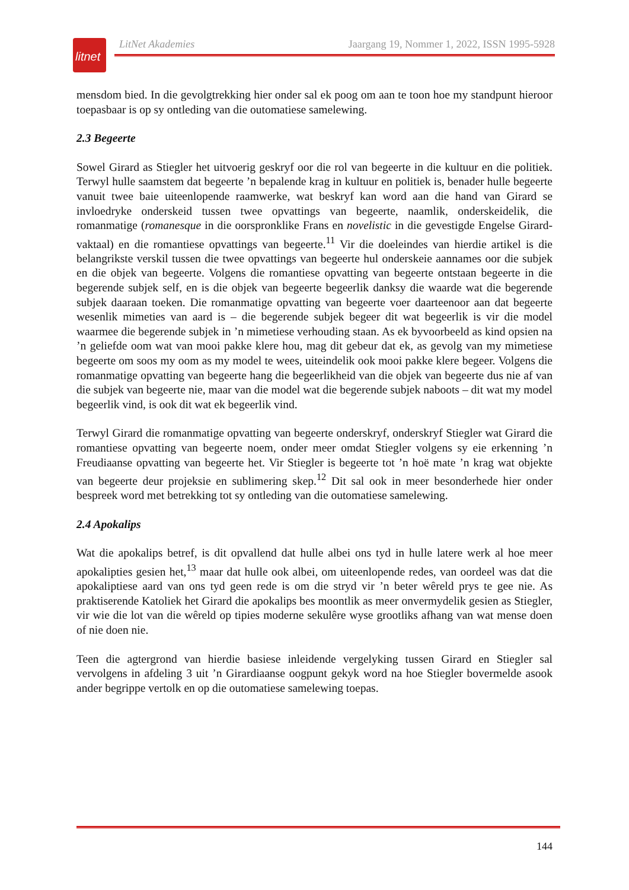litnet
LitNet Akademies Jaargang 19, Nommer 1, 2022, ISSN 1995-5928
mensdom bied. In die gevolgtrekking hier onder sal ek poog om aan te toon hoe my standpunt hieroor toepasbaar is op sy ontleding van die outomatiese samelewing.
2.3 Begeerte
Sowel Girard as Stiegler het uitvoerig geskryf oor die rol van begeerte in die kultuur en die politiek. Terwyl hulle saamstem dat begeerte ’n bepalende krag in kultuur en politiek is, benader hulle begeerte vanuit twee baie uiteenlopende raamwerke, wat beskryf kan word aan die hand van Girard se invloedryke onderskeid tussen twee opvattings van begeerte, naamlik, onderskeidelik, die romanmatige (romanesque in die oorspronklike Frans en novelistic in die gevestigde Engelse Girard-vaktaal) en die romantiese opvattings van begeerte.<sup>11</sup> Vir die doeleindes van hierdie artikel is die belangrikste verskil tussen die twee opvattings van begeerte hul onderskeie aannames oor die subjek en die objek van begeerte. Volgens die romantiese opvatting van begeerte ontstaan begeerte in die begerende subjek self, en is die objek van begeerte begeerlik danksy die waarde wat die begerende subjek daaraan toeken. Die romanmatige opvatting van begeerte voer daarteenoor aan dat begeerte wesenlik mimeties van aard is – die begerende subjek begeer dit wat begeerlik is vir die model waarmee die begerende subjek in ’n mimetiese verhouding staan. As ek byvoorbeeld as kind opsien na ’n geliefde oom wat van mooi pakke klere hou, mag dit gebeur dat ek, as gevolg van my mimetiese begeerte om soos my oom as my model te wees, uiteindelik ook mooi pakke klere begeer. Volgens die romanmatige opvatting van begeerte hang die begeerlikheid van die objek van begeerte dus nie af van die subjek van begeerte nie, maar van die model wat die begerende subjek naboots – dit wat my model begeerlik vind, is ook dit wat ek begeerlik vind.
Terwyl Girard die romanmatige opvatting van begeerte onderskryf, onderskryf Stiegler wat Girard die romantiese opvatting van begeerte noem, onder meer omdat Stiegler volgens sy eie erkenning ’n Freudiaanse opvatting van begeerte het. Vir Stiegler is begeerte tot ’n hoë mate ’n krag wat objekte van begeerte deur projeksie en sublimering skep.<sup>12</sup> Dit sal ook in meer besonderhede hier onder bespreek word met betrekking tot sy ontleding van die outomatiese samelewing.
2.4 Apokalips
Wat die apokalips betref, is dit opvallend dat hulle albei ons tyd in hulle latere werk al hoe meer apokalipties gesien het,<sup>13</sup> maar dat hulle ook albei, om uiteenlopende redes, van oordeel was dat die apokaliptiese aard van ons tyd geen rede is om die stryd vir ’n beter wêreld prys te gee nie. As praktiserende Katoliek het Girard die apokalips bes moontlik as meer onvermydelik gesien as Stiegler, vir wie die lot van die wêreld op tipies moderne sekulêre wyse grootliks afhang van wat mense doen of nie doen nie.
Teen die agtergrond van hierdie basiese inleidende vergelyking tussen Girard en Stiegler sal vervolgens in afdeling 3 uit ’n Girardiaanse oogpunt gekyk word na hoe Stiegler bovermelde asook ander begrippe vertolk en op die outomatiese samelewing toepas.
144